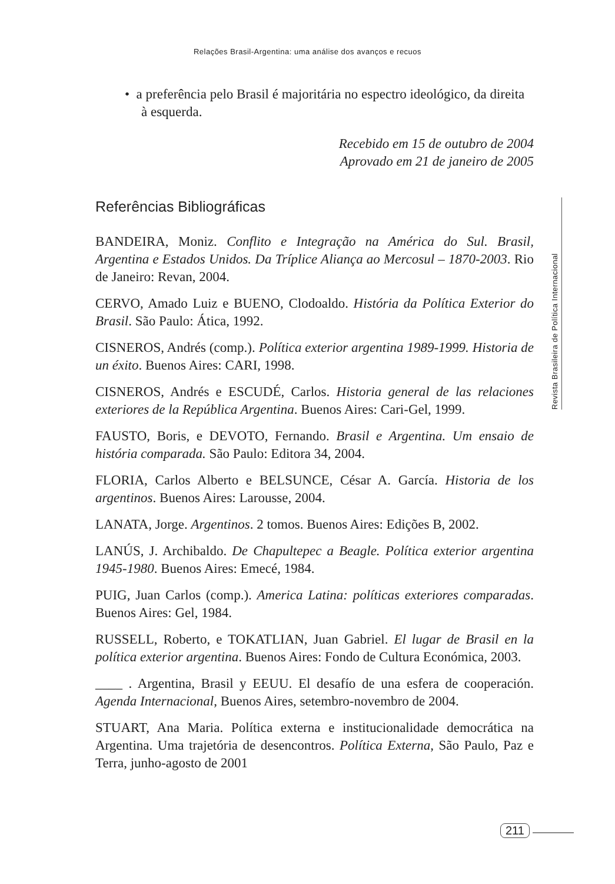Relações Brasil-Argentina: uma análise dos avanços e recuos
• a preferência pelo Brasil é majoritária no espectro ideológico, da direita à esquerda.
Recebido em 15 de outubro de 2004
Aprovado em 21 de janeiro de 2005
Referências Bibliográficas
BANDEIRA, Moniz. Conflito e Integração na América do Sul. Brasil, Argentina e Estados Unidos. Da Tríplice Aliança ao Mercosul – 1870-2003. Rio de Janeiro: Revan, 2004.
CERVO, Amado Luiz e BUENO, Clodoaldo. História da Política Exterior do Brasil. São Paulo: Ática, 1992.
CISNEROS, Andrés (comp.). Política exterior argentina 1989-1999. Historia de un éxito. Buenos Aires: CARI, 1998.
CISNEROS, Andrés e ESCUDÉ, Carlos. Historia general de las relaciones exteriores de la República Argentina. Buenos Aires: Cari-Gel, 1999.
FAUSTO, Boris, e DEVOTO, Fernando. Brasil e Argentina. Um ensaio de história comparada. São Paulo: Editora 34, 2004.
FLORIA, Carlos Alberto e BELSUNCE, César A. García. Historia de los argentinos. Buenos Aires: Larousse, 2004.
LANATA, Jorge. Argentinos. 2 tomos. Buenos Aires: Edições B, 2002.
LANÚS, J. Archibaldo. De Chapultepec a Beagle. Política exterior argentina 1945-1980. Buenos Aires: Emecé, 1984.
PUIG, Juan Carlos (comp.). America Latina: políticas exteriores comparadas. Buenos Aires: Gel, 1984.
RUSSELL, Roberto, e TOKATLIAN, Juan Gabriel. El lugar de Brasil en la política exterior argentina. Buenos Aires: Fondo de Cultura Económica, 2003.
____ . Argentina, Brasil y EEUU. El desafío de una esfera de cooperación. Agenda Internacional, Buenos Aires, setembro-novembro de 2004.
STUART, Ana Maria. Política externa e institucionalidade democrática na Argentina. Uma trajetória de desencontros. Política Externa, São Paulo, Paz e Terra, junho-agosto de 2001
Revista Brasileira de Política Internacional
211